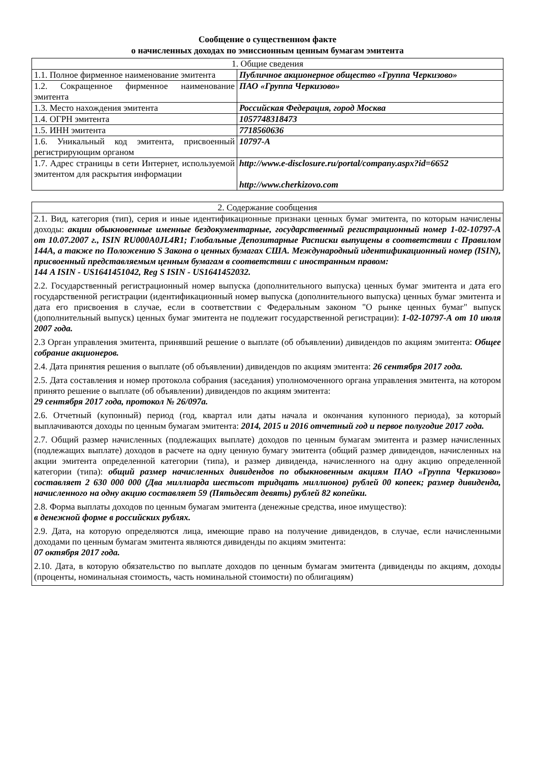Сообщение о существенном факте
о начисленных доходах по эмиссионным ценным бумагам эмитента
| 1. Общие сведения | |
| --- | --- |
| 1.1. Полное фирменное наименование эмитента | Публичное акционерное общество «Группа Черкизово» |
| 1.2. Сокращенное фирменное наименование эмитента | ПАО «Группа Черкизово» |
| 1.3. Место нахождения эмитента | Российская Федерация, город Москва |
| 1.4. ОГРН эмитента | 1057748318473 |
| 1.5. ИНН эмитента | 7718560636 |
| 1.6. Уникальный код эмитента, присвоенный регистрирующим органом | 10797-A |
| 1.7. Адрес страницы в сети Интернет, используемой эмитентом для раскрытия информации | http://www.e-disclosure.ru/portal/company.aspx?id=6652 http://www.cherkizovo.com |
| 2. Содержание сообщения |
| --- |
| 2.1. Вид, категория (тип), серия и иные идентификационные признаки ценных бумаг эмитента, по которым начислены доходы: акции обыкновенные именные бездокументарные, государственный регистрационный номер 1-02-10797-А от 10.07.2007 г., ISIN RU000A0JL4R1; Глобальные Депозитарные Расписки выпущены в соответствии с Правилом 144А, а также по Положению S Закона о ценных бумагах США. Международный идентификационный номер (ISIN), присвоенный представляемым ценным бумагам в соответствии с иностранным правом: 144 A ISIN - US1641451042, Reg S ISIN - US1641452032. 2.2. Государственный регистрационный номер выпуска (дополнительного выпуска) ценных бумаг эмитента и дата его государственной регистрации (идентификационный номер выпуска (дополнительного выпуска) ценных бумаг эмитента и дата его присвоения в случае, если в соответствии с Федеральным законом "О рынке ценных бумаг" выпуск (дополнительный выпуск) ценных бумаг эмитента не подлежит государственной регистрации): 1-02-10797-А от 10 июля 2007 года. 2.3 Орган управления эмитента, принявший решение о выплате (об объявлении) дивидендов по акциям эмитента: Общее собрание акционеров. 2.4. Дата принятия решения о выплате (об объявлении) дивидендов по акциям эмитента: 26 сентября 2017 года. 2.5. Дата составления и номер протокола собрания (заседания) уполномоченного органа управления эмитента, на котором принято решение о выплате (об объявлении) дивидендов по акциям эмитента: 29 сентября 2017 года, протокол № 26/097а. 2.6. Отчетный (купонный) период (год, квартал или даты начала и окончания купонного периода), за который выплачиваются доходы по ценным бумагам эмитента: 2014, 2015 и 2016 отчетный год и первое полугодие 2017 года. 2.7. Общий размер начисленных (подлежащих выплате) доходов по ценным бумагам эмитента и размер начисленных (подлежащих выплате) доходов в расчете на одну ценную бумагу эмитента (общий размер дивидендов, начисленных на акции эмитента определенной категории (типа), и размер дивиденда, начисленного на одну акцию определенной категории (типа): общий размер начисленных дивидендов по обыкновенным акциям ПАО «Группа Черкизово» составляет 2 630 000 000 (Два миллиарда шестьсот тридцать миллионов) рублей 00 копеек; размер дивиденда, начисленного на одну акцию составляет 59 (Пятьдесят девять) рублей 82 копейки. 2.8. Форма выплаты доходов по ценным бумагам эмитента (денежные средства, иное имущество): в денежной форме в российских рублях. 2.9. Дата, на которую определяются лица, имеющие право на получение дивидендов, в случае, если начисленными доходами по ценным бумагам эмитента являются дивиденды по акциям эмитента: 07 октября 2017 года. 2.10. Дата, в которую обязательство по выплате доходов по ценным бумагам эмитента (дивиденды по акциям, доходы (проценты, номинальная стоимость, часть номинальной стоимости) по облигациям) |